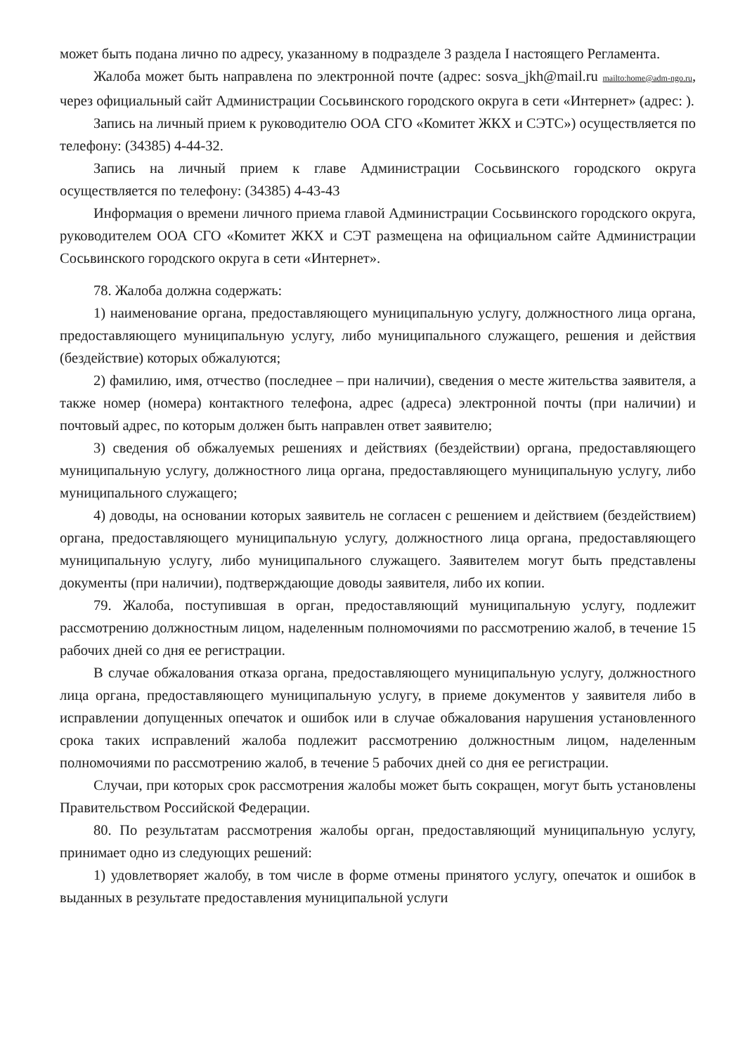может быть подана лично по адресу, указанному в подразделе 3 раздела I настоящего Регламента.
Жалоба может быть направлена по электронной почте (адрес: sosva_jkh@mail.ru mailto:home@adm-ngo.ru, через официальный сайт Администрации Сосьвинского городского округа в сети «Интернет» (адрес: ).
Запись на личный прием к руководителю ООА СГО «Комитет ЖКХ и СЭТС») осуществляется по телефону: (34385) 4-44-32.
Запись на личный прием к главе Администрации Сосьвинского городского округа осуществляется по телефону: (34385) 4-43-43
Информация о времени личного приема главой Администрации Сосьвинского городского округа, руководителем ООА СГО «Комитет ЖКХ и СЭТ размещена на официальном сайте Администрации Сосьвинского городского округа в сети «Интернет».
78. Жалоба должна содержать:
1) наименование органа, предоставляющего муниципальную услугу, должностного лица органа, предоставляющего муниципальную услугу, либо муниципального служащего, решения и действия (бездействие) которых обжалуются;
2) фамилию, имя, отчество (последнее – при наличии), сведения о месте жительства заявителя, а также номер (номера) контактного телефона, адрес (адреса) электронной почты (при наличии) и почтовый адрес, по которым должен быть направлен ответ заявителю;
3) сведения об обжалуемых решениях и действиях (бездействии) органа, предоставляющего муниципальную услугу, должностного лица органа, предоставляющего муниципальную услугу, либо муниципального служащего;
4) доводы, на основании которых заявитель не согласен с решением и действием (бездействием) органа, предоставляющего муниципальную услугу, должностного лица органа, предоставляющего муниципальную услугу, либо муниципального служащего. Заявителем могут быть представлены документы (при наличии), подтверждающие доводы заявителя, либо их копии.
79. Жалоба, поступившая в орган, предоставляющий муниципальную услугу, подлежит рассмотрению должностным лицом, наделенным полномочиями по рассмотрению жалоб, в течение 15 рабочих дней со дня ее регистрации.
В случае обжалования отказа органа, предоставляющего муниципальную услугу, должностного лица органа, предоставляющего муниципальную услугу, в приеме документов у заявителя либо в исправлении допущенных опечаток и ошибок или в случае обжалования нарушения установленного срока таких исправлений жалоба подлежит рассмотрению должностным лицом, наделенным полномочиями по рассмотрению жалоб, в течение 5 рабочих дней со дня ее регистрации.
Случаи, при которых срок рассмотрения жалобы может быть сокращен, могут быть установлены Правительством Российской Федерации.
80. По результатам рассмотрения жалобы орган, предоставляющий муниципальную услугу, принимает одно из следующих решений:
1) удовлетворяет жалобу, в том числе в форме отмены принятого услугу, опечаток и ошибок в выданных в результате предоставления муниципальной услуги